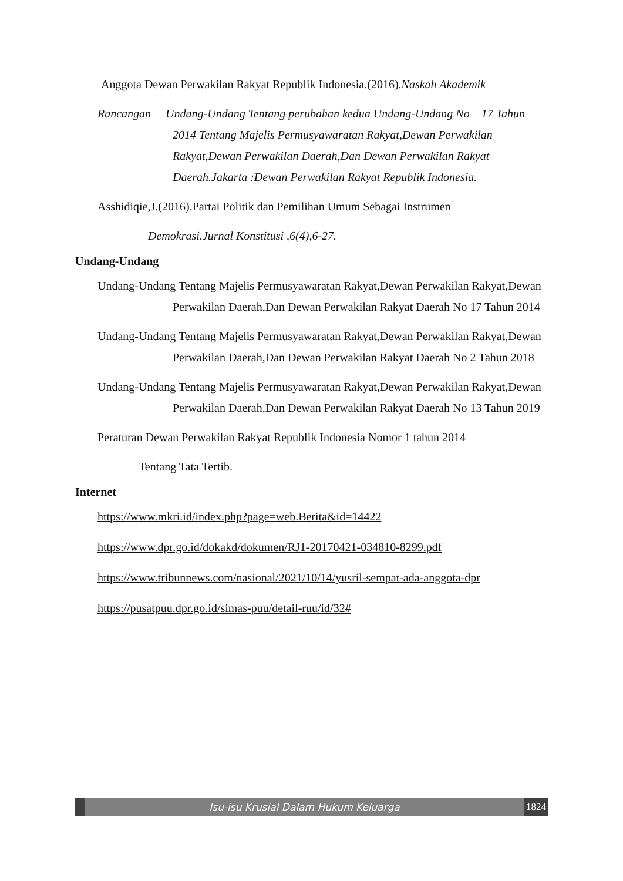Anggota Dewan Perwakilan Rakyat Republik Indonesia.(2016).Naskah Akademik
Rancangan Undang-Undang Tentang perubahan kedua Undang-Undang No 17 Tahun 2014 Tentang Majelis Permusyawaratan Rakyat,Dewan Perwakilan Rakyat,Dewan Perwakilan Daerah,Dan Dewan Perwakilan Rakyat Daerah.Jakarta :Dewan Perwakilan Rakyat Republik Indonesia.
Asshidiqie,J.(2016).Partai Politik dan Pemilihan Umum Sebagai Instrumen
Demokrasi.Jurnal Konstitusi ,6(4),6-27.
Undang-Undang
Undang-Undang Tentang Majelis Permusyawaratan Rakyat,Dewan Perwakilan Rakyat,Dewan Perwakilan Daerah,Dan Dewan Perwakilan Rakyat Daerah No 17 Tahun 2014
Undang-Undang Tentang Majelis Permusyawaratan Rakyat,Dewan Perwakilan Rakyat,Dewan Perwakilan Daerah,Dan Dewan Perwakilan Rakyat Daerah No 2 Tahun 2018
Undang-Undang Tentang Majelis Permusyawaratan Rakyat,Dewan Perwakilan Rakyat,Dewan Perwakilan Daerah,Dan Dewan Perwakilan Rakyat Daerah No 13 Tahun 2019
Peraturan Dewan Perwakilan Rakyat Republik Indonesia Nomor 1 tahun 2014
Tentang Tata Tertib.
Internet
https://www.mkri.id/index.php?page=web.Berita&id=14422
https://www.dpr.go.id/dokakd/dokumen/RJ1-20170421-034810-8299.pdf
https://www.tribunnews.com/nasional/2021/10/14/yusril-sempat-ada-anggota-dpr
https://pusatpuu.dpr.go.id/simas-puu/detail-ruu/id/32#
Isu-isu Krusial Dalam Hukum Keluarga
1824